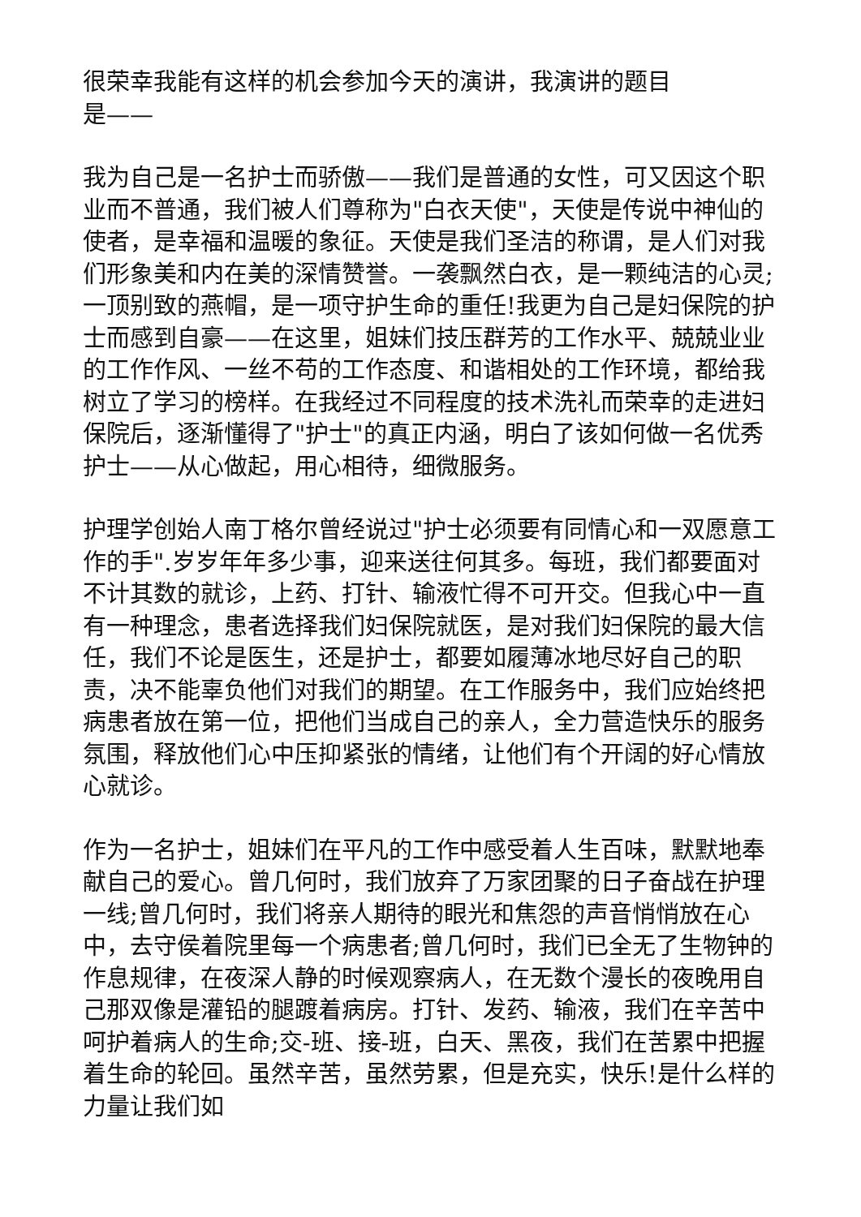很荣幸我能有这样的机会参加今天的演讲，我演讲的题目
是——
我为自己是一名护士而骄傲——我们是普通的女性，可又因这个职业而不普通，我们被人们尊称为"白衣天使"，天使是传说中神仙的使者，是幸福和温暖的象征。天使是我们圣洁的称谓，是人们对我们形象美和内在美的深情赞誉。一袭飘然白衣，是一颗纯洁的心灵;一顶别致的燕帽，是一项守护生命的重任!我更为自己是妇保院的护士而感到自豪——在这里，姐妹们技压群芳的工作水平、兢兢业业的工作作风、一丝不苟的工作态度、和谐相处的工作环境，都给我树立了学习的榜样。在我经过不同程度的技术洗礼而荣幸的走进妇保院后，逐渐懂得了"护士"的真正内涵，明白了该如何做一名优秀护士——从心做起，用心相待，细微服务。
护理学创始人南丁格尔曾经说过"护士必须要有同情心和一双愿意工作的手".岁岁年年多少事，迎来送往何其多。每班，我们都要面对不计其数的就诊，上药、打针、输液忙得不可开交。但我心中一直有一种理念，患者选择我们妇保院就医，是对我们妇保院的最大信任，我们不论是医生，还是护士，都要如履薄冰地尽好自己的职责，决不能辜负他们对我们的期望。在工作服务中，我们应始终把病患者放在第一位，把他们当成自己的亲人，全力营造快乐的服务氛围，释放他们心中压抑紧张的情绪，让他们有个开阔的好心情放心就诊。
作为一名护士，姐妹们在平凡的工作中感受着人生百味，默默地奉献自己的爱心。曾几何时，我们放弃了万家团聚的日子奋战在护理一线;曾几何时，我们将亲人期待的眼光和焦怨的声音悄悄放在心中，去守侯着院里每一个病患者;曾几何时，我们已全无了生物钟的作息规律，在夜深人静的时候观察病人，在无数个漫长的夜晚用自己那双像是灌铅的腿踱着病房。打针、发药、输液，我们在辛苦中呵护着病人的生命;交-班、接-班，白天、黑夜，我们在苦累中把握着生命的轮回。虽然辛苦，虽然劳累，但是充实，快乐!是什么样的力量让我们如